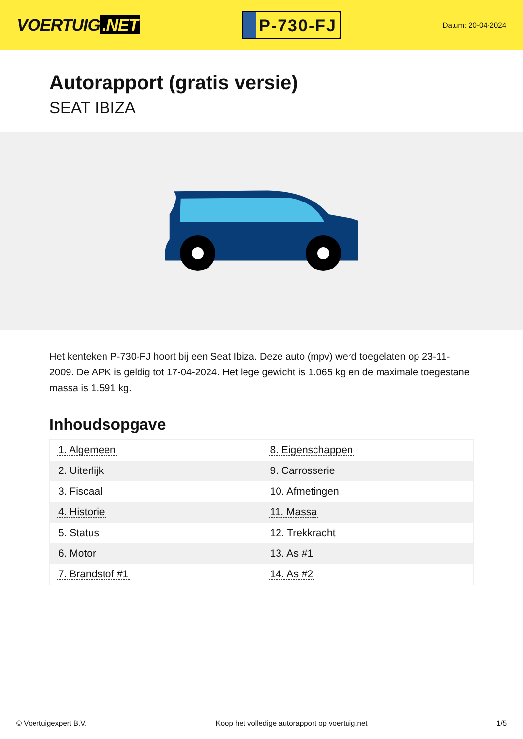VOERTUIG.NET
P-730-FJ
Datum: 20-04-2024
Autorapport (gratis versie)
SEAT IBIZA
Het kenteken P-730-FJ hoort bij een Seat Ibiza. Deze auto (mpv) werd toegelaten op 23-11-2009. De APK is geldig tot 17-04-2024. Het lege gewicht is 1.065 kg en de maximale toegestane massa is 1.591 kg.
Inhoudsopgave
| 1. Algemeen | 8. Eigenschappen |
| 2. Uiterlijk | 9. Carrosserie |
| 3. Fiscaal | 10. Afmetingen |
| 4. Historie | 11. Massa |
| 5. Status | 12. Trekkracht |
| 6. Motor | 13. As #1 |
| 7. Brandstof #1 | 14. As #2 |
© Voertuigexpert B.V. Koop het volledige autorapport op voertuig.net 1/5